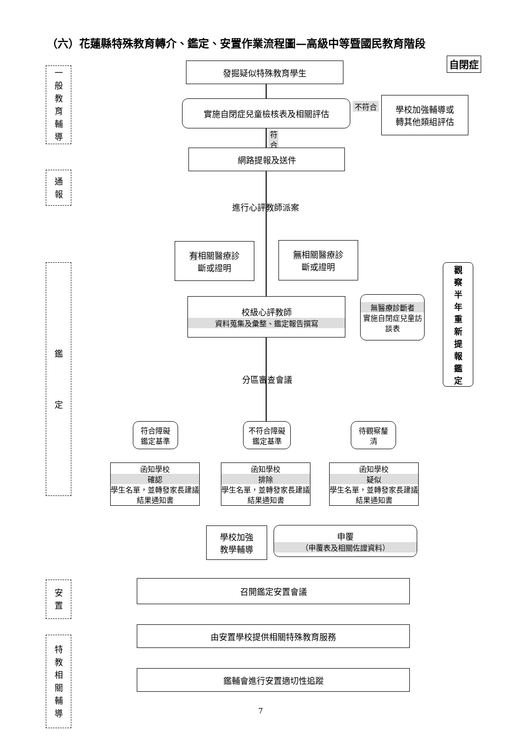（六）花蓮縣特殊教育轉介、鑑定、安置作業流程圖—高級中等暨國民教育階段
自閉症
一
般
教
育
輔
導
通
報
鑑
定
安
置
特
教
相
關
輔
導
發掘疑似特殊教育學生
實施自閉症兒童檢核表及相關評估 不符合
學校加強輔導或
轉其他類組評估
符
合
網路提報及送件
進行心評教師派案
有相關醫療診
斷或證明
無相關醫療診
斷或證明
校級心評教師
資料蒐集及彙整、鑑定報告撰寫
無醫療診斷者
實施自閉症兒童訪談表
觀
察
半
年
重
新
提
報
鑑
定
分區審查會議
符合障礙
鑑定基準
不符合障礙
鑑定基準
待觀察釐
清
函知學校
確認
學生名單，並轉發家長建議結果通知書
函知學校
排除
學生名單，並轉發家長建議結果通知書
函知學校
疑似
學生名單，並轉發家長建議結果通知書
學校加強
教學輔導
申覆
（申覆表及相關佐證資料）
召開鑑定安置會議
由安置學校提供相關特殊教育服務
鑑輔會進行安置適切性追蹤
7